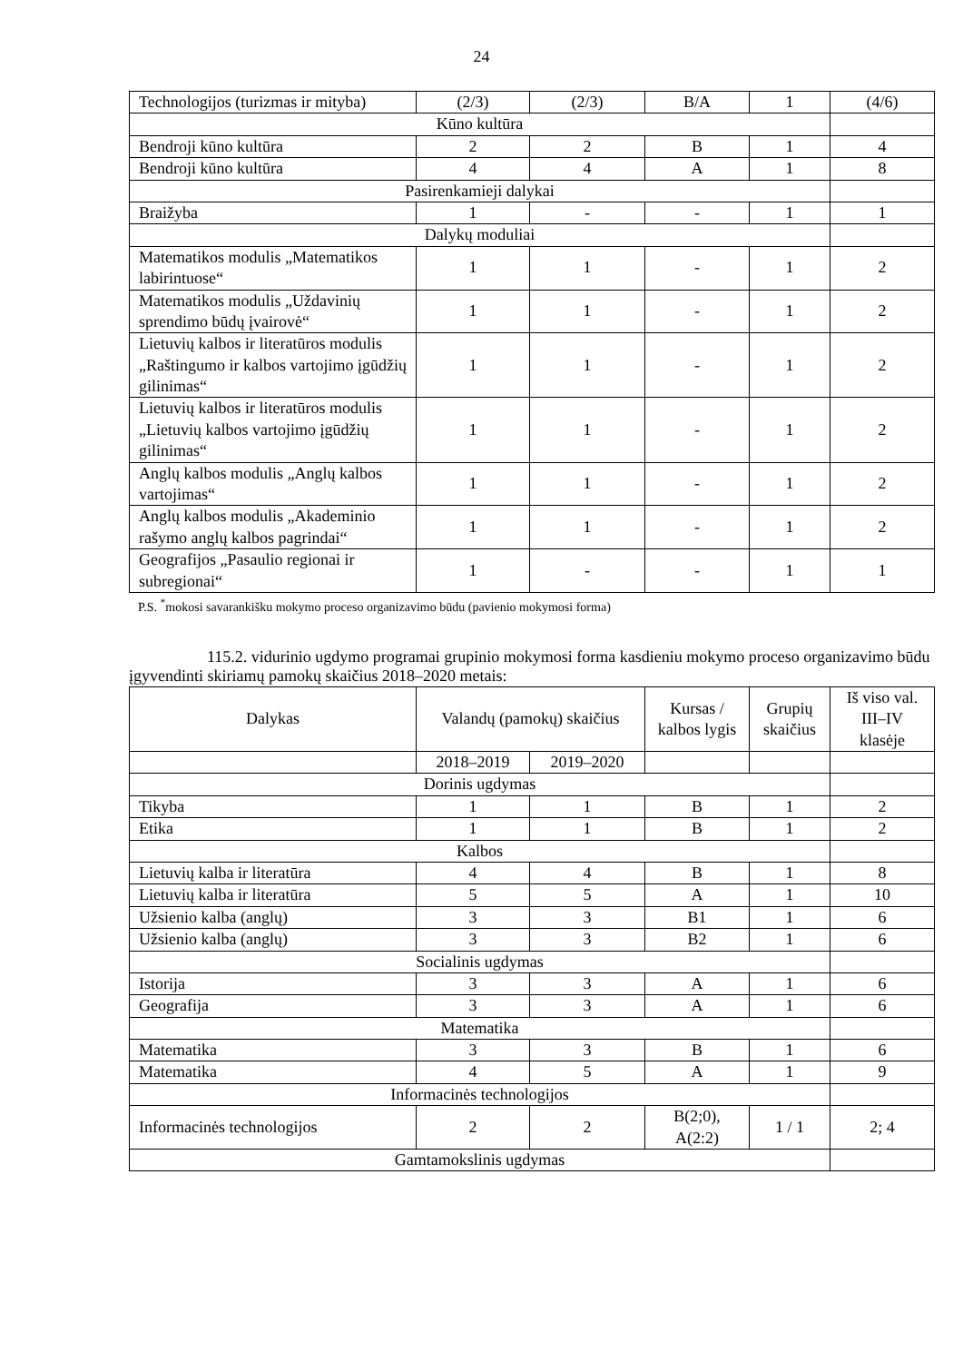24
| Technologijos (turizmas ir mityba) | (2/3) | (2/3) | B/A | 1 | (4/6) |
| Kūno kultūra | | | | | |
| Bendroji kūno kultūra | 2 | 2 | B | 1 | 4 |
| Bendroji kūno kultūra | 4 | 4 | A | 1 | 8 |
| Pasirenkamieji dalykai | | | | | |
| Braižyba | 1 | - | - | 1 | 1 |
| Dalykų moduliai | | | | | |
| Matematikos modulis „Matematikos labirintuose“ | 1 | 1 | - | 1 | 2 |
| Matematikos modulis „Uždavinių sprendimo būdų įvairovė“ | 1 | 1 | - | 1 | 2 |
| Lietuvių kalbos ir literatūros modulis „Raštingumo ir kalbos vartojimo įgūdžių gilinimas“ | 1 | 1 | - | 1 | 2 |
| Lietuvių kalbos ir literatūros modulis „Lietuvių kalbos vartojimo įgūdžių gilinimas“ | 1 | 1 | - | 1 | 2 |
| Anglų kalbos modulis „Anglų kalbos vartojimas“ | 1 | 1 | - | 1 | 2 |
| Anglų kalbos modulis „Akademinio rašymo anglų kalbos pagrindai“ | 1 | 1 | - | 1 | 2 |
| Geografijos „Pasaulio regionai ir subregionai“ | 1 | - | - | 1 | 1 |
P.S. <sup>*</sup>mokosi savarankišku mokymo proceso organizavimo būdu (pavienio mokymosi forma)
115.2. vidurinio ugdymo programai grupinio mokymosi forma kasdieniu mokymo proceso organizavimo būdu įgyvendinti skiriamų pamokų skaičius 2018–2020 metais:
| Dalykas | Valandų (pamokų) skaičius | | Kursas / kalbos lygis | Grupių skaičius | Iš viso val. III–IV klasėje |
| --- | --- | --- | --- | --- | --- |
| | 2018–2019 | 2019–2020 | | | |
| Dorinis ugdymas | | | | | |
| Tikyba | 1 | 1 | B | 1 | 2 |
| Etika | 1 | 1 | B | 1 | 2 |
| Kalbos | | | | | |
| Lietuvių kalba ir literatūra | 4 | 4 | B | 1 | 8 |
| Lietuvių kalba ir literatūra | 5 | 5 | A | 1 | 10 |
| Užsienio kalba (anglų) | 3 | 3 | B1 | 1 | 6 |
| Užsienio kalba (anglų) | 3 | 3 | B2 | 1 | 6 |
| Socialinis ugdymas | | | | | |
| Istorija | 3 | 3 | A | 1 | 6 |
| Geografija | 3 | 3 | A | 1 | 6 |
| Matematika | | | | | |
| Matematika | 3 | 3 | B | 1 | 6 |
| Matematika | 4 | 5 | A | 1 | 9 |
| Informacinės technologijos | | | | | |
| Informacinės technologijos | 2 | 2 | B(2;0), A(2:2) | 1 / 1 | 2; 4 |
| Gamtamokslinis ugdymas | | | | | |